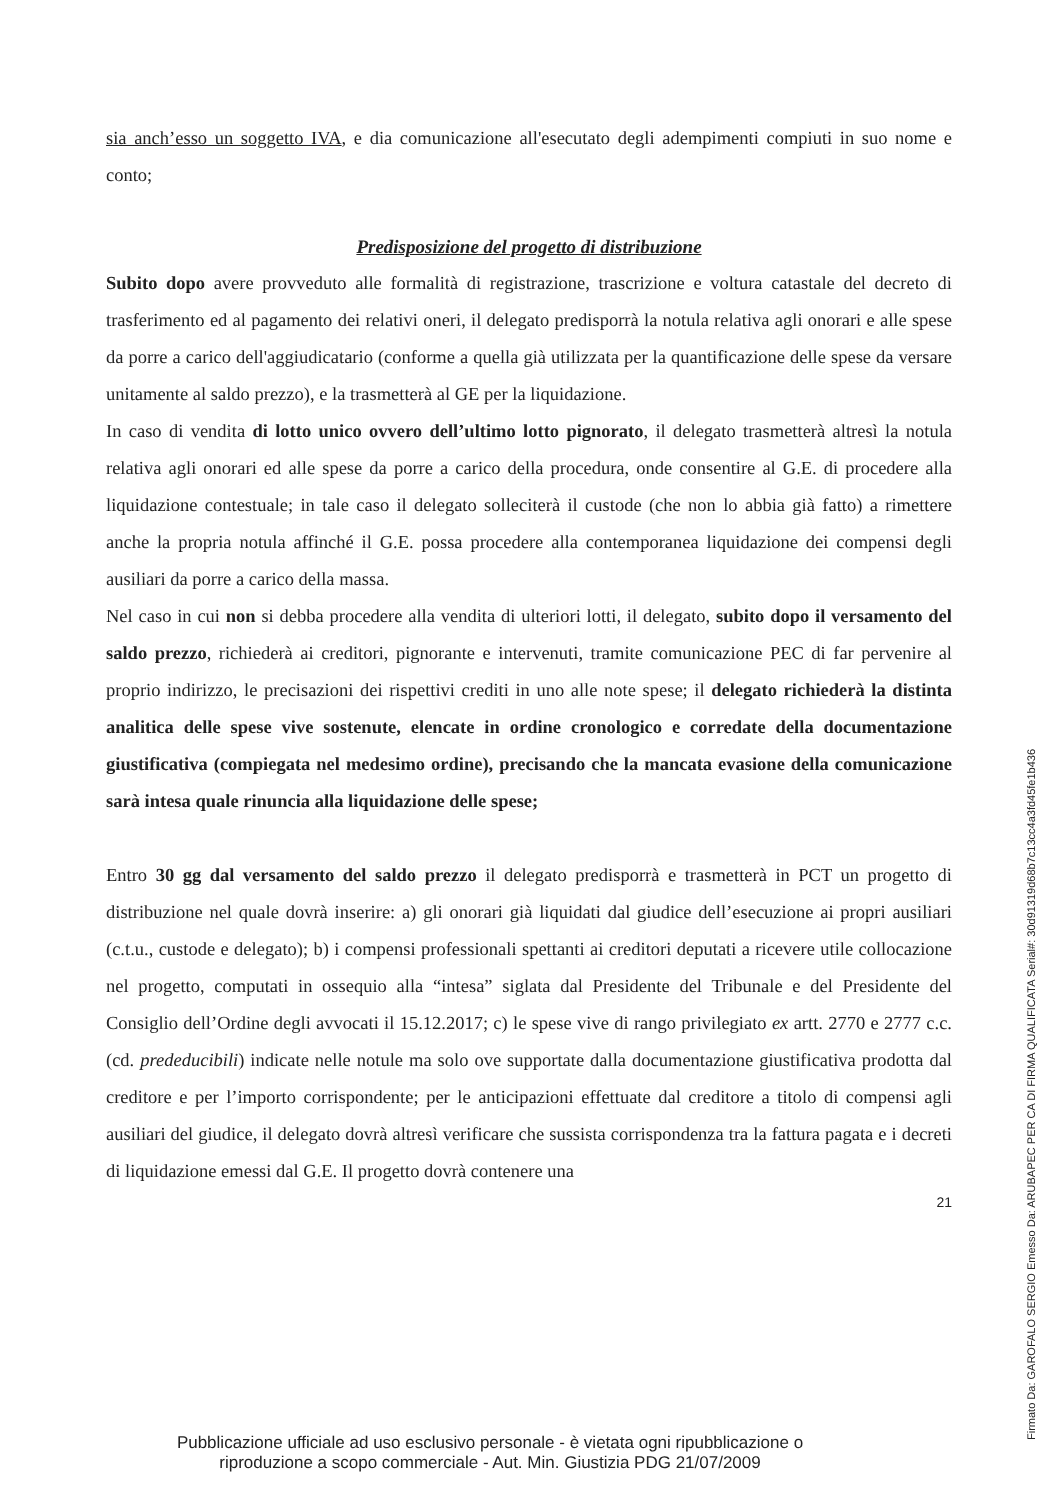sia anch’esso un soggetto IVA, e dia comunicazione all'esecutato degli adempimenti compiuti in suo nome e conto;
Predisposizione del progetto di distribuzione
Subito dopo avere provveduto alle formalità di registrazione, trascrizione e voltura catastale del decreto di trasferimento ed al pagamento dei relativi oneri, il delegato predisporrà la notula relativa agli onorari e alle spese da porre a carico dell'aggiudicatario (conforme a quella già utilizzata per la quantificazione delle spese da versare unitamente al saldo prezzo), e la trasmetterà al GE per la liquidazione.
In caso di vendita di lotto unico ovvero dell’ultimo lotto pignorato, il delegato trasmetterà altresì la notula relativa agli onorari ed alle spese da porre a carico della procedura, onde consentire al G.E. di procedere alla liquidazione contestuale; in tale caso il delegato solleciterà il custode (che non lo abbia già fatto) a rimettere anche la propria notula affinché il G.E. possa procedere alla contemporanea liquidazione dei compensi degli ausiliari da porre a carico della massa.
Nel caso in cui non si debba procedere alla vendita di ulteriori lotti, il delegato, subito dopo il versamento del saldo prezzo, richiederà ai creditori, pignorante e intervenuti, tramite comunicazione PEC di far pervenire al proprio indirizzo, le precisazioni dei rispettivi crediti in uno alle note spese; il delegato richiederà la distinta analitica delle spese vive sostenute, elencate in ordine cronologico e corredate della documentazione giustificativa (compiegata nel medesimo ordine), precisando che la mancata evasione della comunicazione sarà intesa quale rinuncia alla liquidazione delle spese;
Entro 30 gg dal versamento del saldo prezzo il delegato predisporrà e trasmetterà in PCT un progetto di distribuzione nel quale dovrà inserire: a) gli onorari già liquidati dal giudice dell’esecuzione ai propri ausiliari (c.t.u., custode e delegato); b) i compensi professionali spettanti ai creditori deputati a ricevere utile collocazione nel progetto, computati in ossequio alla “intesa” siglata dal Presidente del Tribunale e del Presidente del Consiglio dell’Ordine degli avvocati il 15.12.2017; c) le spese vive di rango privilegiato ex artt. 2770 e 2777 c.c. (cd. prededucibili) indicate nelle notule ma solo ove supportate dalla documentazione giustificativa prodotta dal creditore e per l’importo corrispondente; per le anticipazioni effettuate dal creditore a titolo di compensi agli ausiliari del giudice, il delegato dovrà altresì verificare che sussista corrispondenza tra la fattura pagata e i decreti di liquidazione emessi dal G.E. Il progetto dovrà contenere una
21
Pubblicazione ufficiale ad uso esclusivo personale - è vietata ogni ripubblicazione o riproduzione a scopo commerciale - Aut. Min. Giustizia PDG 21/07/2009
Firmato Da: GAROFALO SERGIO Emesso Da: ARUBAPEC PER CA DI FIRMA QUALIFICATA Serial#: 30d91319d68b7c13cc4a3fd45fe1b436